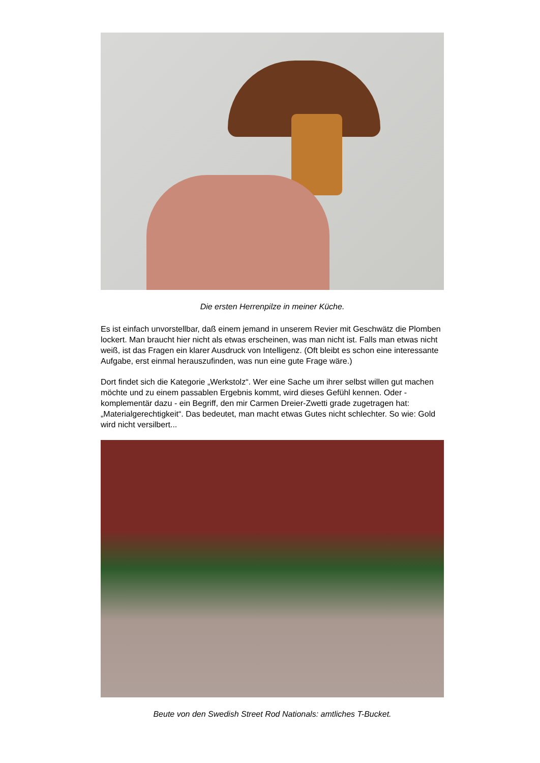Die ersten Herrenpilze in meiner Küche.
Es ist einfach unvorstellbar, daß einem jemand in unserem Revier mit Geschwätz die Plomben lockert. Man braucht hier nicht als etwas erscheinen, was man nicht ist. Falls man etwas nicht weiß, ist das Fragen ein klarer Ausdruck von Intelligenz. (Oft bleibt es schon eine interessante Aufgabe, erst einmal herauszufinden, was nun eine gute Frage wäre.)
Dort findet sich die Kategorie „Werkstolz“. Wer eine Sache um ihrer selbst willen gut machen möchte und zu einem passablen Ergebnis kommt, wird dieses Gefühl kennen. Oder - komplementär dazu - ein Begriff, den mir Carmen Dreier-Zwetti grade zugetragen hat: „Materialgerechtigkeit“. Das bedeutet, man macht etwas Gutes nicht schlechter. So wie: Gold wird nicht versilbert...
Beute von den Swedish Street Rod Nationals: amtliches T-Bucket.